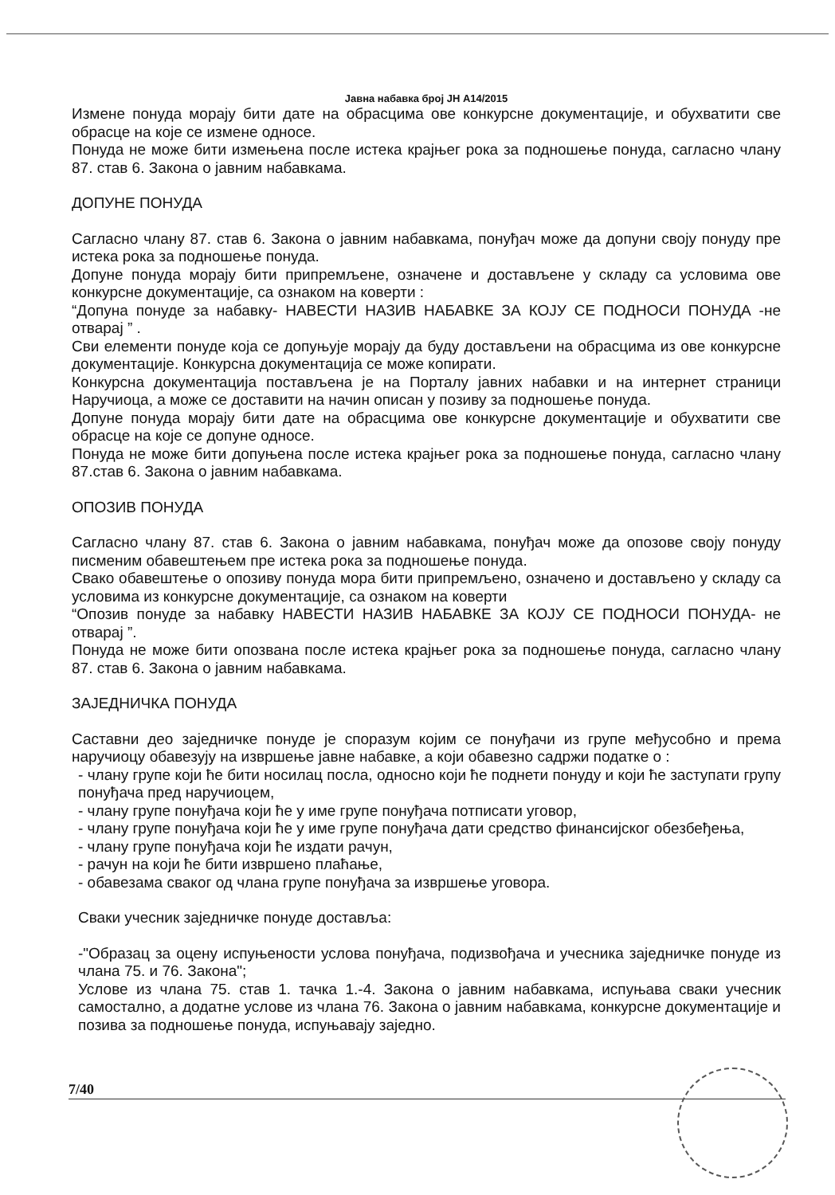Јавна набавка број ЈН А14/2015
Измене понуда морају бити дате на обрасцима ове конкурсне документације, и обухватити све обрасце на које се измене односе.
Понуда не може бити измењена после истека крајњег рока за подношење понуда, сагласно члану 87. став 6. Закона о јавним набавкама.
ДОПУНЕ ПОНУДА
Сагласно члану 87. став 6. Закона о јавним набавкама, понуђач може да допуни своју понуду пре истека рока за подношење понуда.
Допуне понуда морају бити припремљене, означене и достављене у складу са условима ове конкурсне документације, са ознаком на коверти :
“Допуна понуде за набавку- НАВЕСТИ НАЗИВ НАБАВКЕ ЗА КОЈУ СЕ ПОДНОСИ ПОНУДА -не отварај ” .
Сви елементи понуде која се допуњује морају да буду достављени на обрасцима из ове конкурсне документације. Конкурсна документација се може копирати.
Конкурсна документација постављена је на Порталу јавних набавки и на интернет страници Наручиоца, а може се доставити на начин описан у позиву за подношење понуда.
Допуне понуда морају бити дате на обрасцима ове конкурсне документације и обухватити све обрасце на које се допуне односе.
Понуда не може бити допуњена после истека крајњег рока за подношење понуда, сагласно члану 87.став 6. Закона о јавним набавкама.
ОПОЗИВ ПОНУДА
Сагласно члану 87. став 6. Закона о јавним набавкама, понуђач може да опозове своју понуду писменим обавештењем пре истека рока за подношење понуда.
Свако обавештење о опозиву понуда мора бити припремљено, означено и достављено у складу са условима из конкурсне документације, са ознаком на коверти
“Опозив понуде за набавку НАВЕСТИ НАЗИВ НАБАВКЕ ЗА КОЈУ СЕ ПОДНОСИ ПОНУДА- не отварај ”.
Понуда не може бити опозвана после истека крајњег рока за подношење понуда, сагласно члану 87. став 6. Закона о јавним набавкама.
ЗАЈЕДНИЧКА ПОНУДА
Саставни део заједничке понуде је споразум којим се понуђачи из групе међусобно и према наручиоцу обавезују на извршење јавне набавке, а који обавезно садржи податке о :
- члану групе који ће бити носилац посла, односно који ће поднети понуду и који ће заступати групу понуђача пред наручиоцем,
- члану групе понуђача који ће у име групе понуђача потписати уговор,
- члану групе понуђача који ће у име групе понуђача дати средство финансијског обезбеђења,
- члану групе понуђача који ће издати рачун,
- рачун на који ће бити извршено плаћање,
- обавезама сваког од члана групе понуђача за извршење уговора.
Сваки учесник заједничке понуде доставља:
-"Образац за оцену испуњености услова понуђача, подизвођача и учесника заједничке понуде из члана 75. и 76. Закона";
Услове из члана 75. став 1. тачка 1.-4. Закона о јавним набавкама, испуњава сваки учесник самостално, а додатне услове из члана 76. Закона о јавним набавкама, конкурсне документације и позива за подношење понуда, испуњавају заједно.
7/40